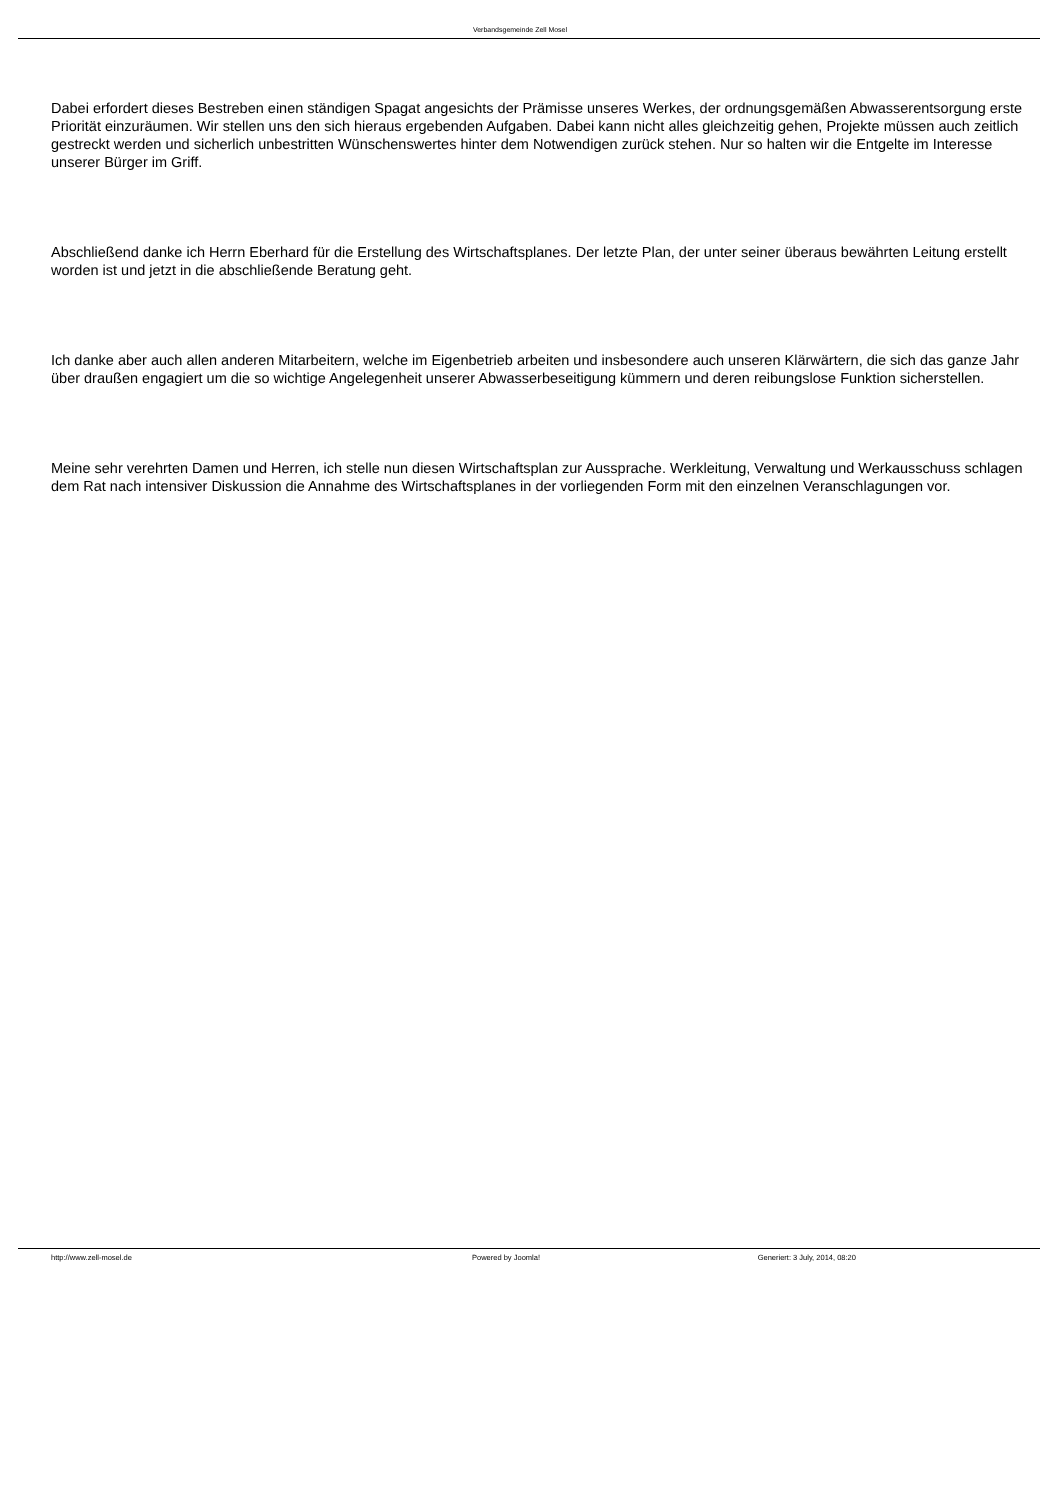Verbandsgemeinde Zell Mosel
Dabei erfordert dieses Bestreben einen ständigen Spagat angesichts der Prämisse unseres Werkes, der ordnungsgemäßen Abwasserentsorgung erste Priorität einzuräumen. Wir stellen uns den sich hieraus ergebenden Aufgaben. Dabei kann nicht alles gleichzeitig gehen, Projekte müssen auch zeitlich gestreckt werden und sicherlich unbestritten Wünschenswertes hinter dem Notwendigen zurück stehen. Nur so halten wir die Entgelte im Interesse unserer Bürger im Griff.
Abschließend danke ich Herrn Eberhard für die Erstellung des Wirtschaftsplanes. Der letzte Plan, der unter seiner überaus bewährten Leitung erstellt worden ist und jetzt in die abschließende Beratung geht.
Ich danke aber auch allen anderen Mitarbeitern, welche im Eigenbetrieb arbeiten und insbesondere auch unseren Klärwärtern, die sich das ganze Jahr über draußen engagiert um die so wichtige Angelegenheit unserer Abwasserbeseitigung kümmern und deren reibungslose Funktion sicherstellen.
Meine sehr verehrten Damen und Herren, ich stelle nun diesen Wirtschaftsplan zur Aussprache. Werkleitung, Verwaltung und Werkausschuss schlagen dem Rat nach intensiver Diskussion die Annahme des Wirtschaftsplanes in der vorliegenden Form mit den einzelnen Veranschlagungen vor.
http://www.zell-mosel.de Powered by Joomla! Generiert: 3 July, 2014, 08:20